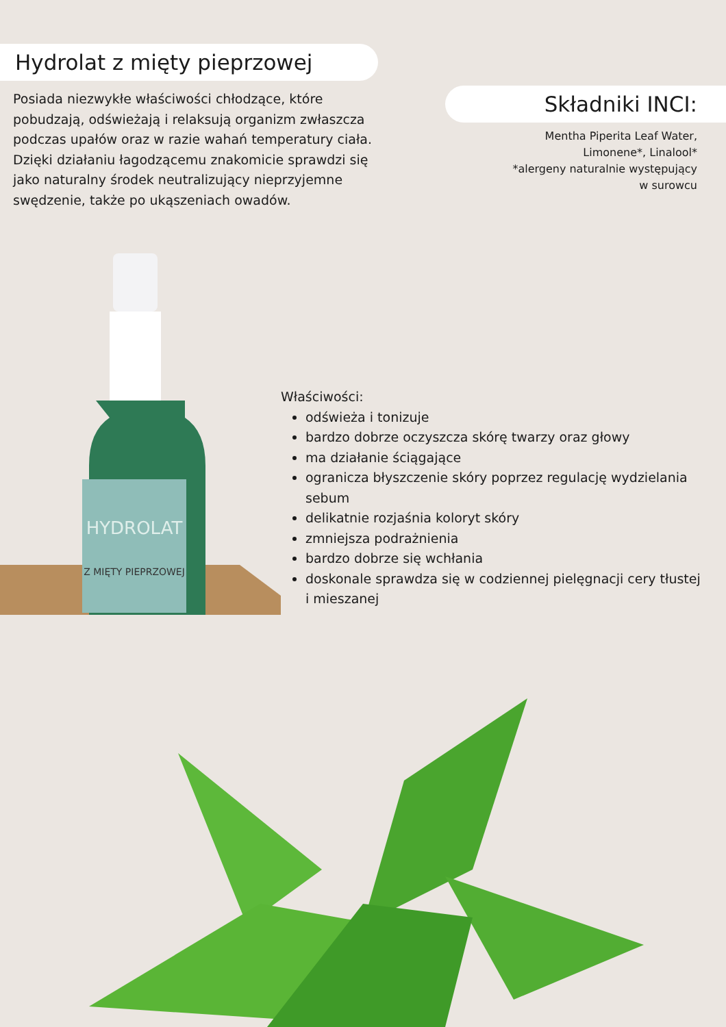Hydrolat z mięty pieprzowej
Posiada niezwykłe właściwości chłodzące, które pobudzają, odświeżają i relaksują organizm zwłaszcza podczas upałów oraz w razie wahań temperatury ciała. Dzięki działaniu łagodzącemu znakomicie sprawdzi się jako naturalny środek neutralizujący nieprzyjemne swędzenie, także po ukąszeniach owadów.
Składniki INCI:
Mentha Piperita Leaf Water,
Limonene*, Linalool*
*alergeny naturalnie występujący
w surowcu
HYDROLAT
Z MIĘTY PIEPRZOWEJ
Właściwości:
odświeża i tonizuje
bardzo dobrze oczyszcza skórę twarzy oraz głowy
ma działanie ściągające
ogranicza błyszczenie skóry poprzez regulację wydzielania sebum
delikatnie rozjaśnia koloryt skóry
zmniejsza podrażnienia
bardzo dobrze się wchłania
doskonale sprawdza się w codziennej pielęgnacji cery tłustej i mieszanej